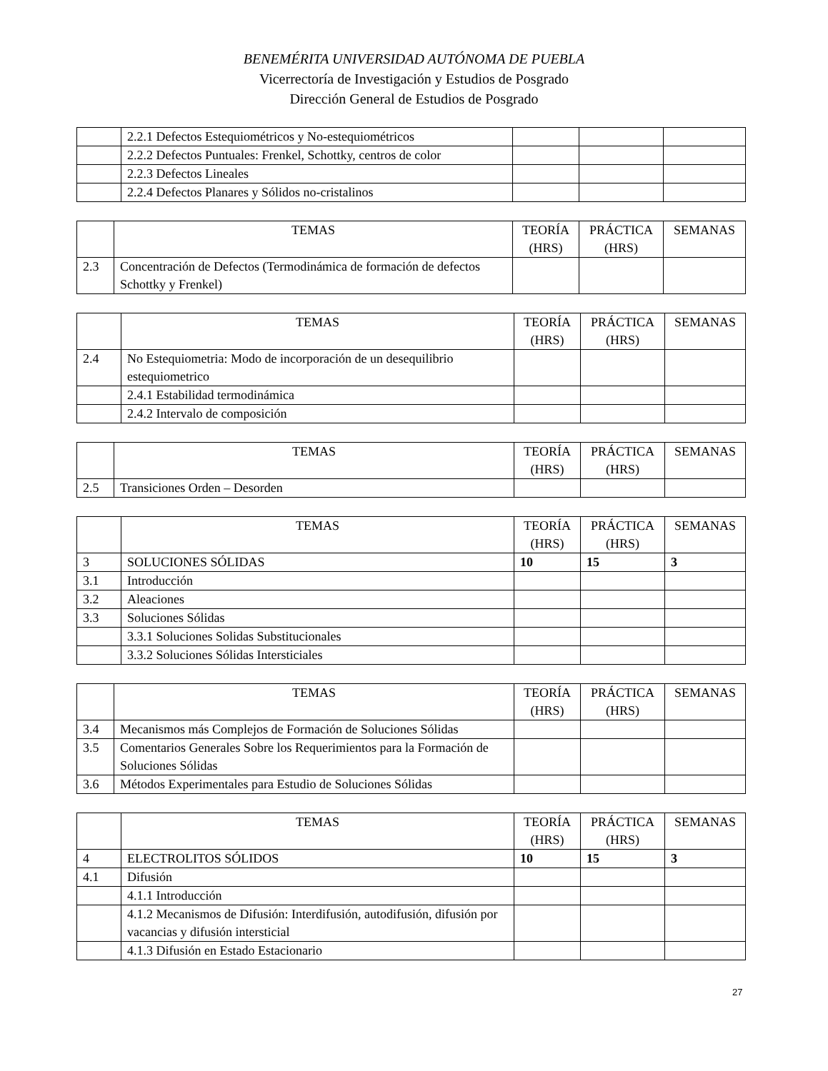BENEMÉRITA UNIVERSIDAD AUTÓNOMA DE PUEBLA
Vicerrectoría de Investigación y Estudios de Posgrado
Dirección General de Estudios de Posgrado
| | 2.2.1 Defectos Estequiométricos y No-estequiométricos | | | |
| | 2.2.2 Defectos Puntuales: Frenkel, Schottky, centros de color | | | |
| | 2.2.3 Defectos Lineales | | | |
| | 2.2.4 Defectos Planares y Sólidos no-cristalinos | | | |
| | TEMAS | TEORÍA (HRS) | PRÁCTICA (HRS) | SEMANAS |
| 2.3 | Concentración de Defectos (Termodinámica de formación de defectos Schottky y Frenkel) | | | |
| | TEMAS | TEORÍA (HRS) | PRÁCTICA (HRS) | SEMANAS |
| 2.4 | No Estequiometria: Modo de incorporación de un desequilibrio estequiometrico | | | |
| | 2.4.1 Estabilidad termodinámica | | | |
| | 2.4.2 Intervalo de composición | | | |
| | TEMAS | TEORÍA (HRS) | PRÁCTICA (HRS) | SEMANAS |
| 2.5 | Transiciones Orden – Desorden | | | |
| | TEMAS | TEORÍA (HRS) | PRÁCTICA (HRS) | SEMANAS |
| 3 | SOLUCIONES SÓLIDAS | 10 | 15 | 3 |
| 3.1 | Introducción | | | |
| 3.2 | Aleaciones | | | |
| 3.3 | Soluciones Sólidas | | | |
| | 3.3.1 Soluciones Solidas Substitucionales | | | |
| | 3.3.2 Soluciones Sólidas Intersticiales | | | |
| | TEMAS | TEORÍA (HRS) | PRÁCTICA (HRS) | SEMANAS |
| 3.4 | Mecanismos más Complejos de Formación de Soluciones Sólidas | | | |
| 3.5 | Comentarios Generales Sobre los Requerimientos para la Formación de Soluciones Sólidas | | | |
| 3.6 | Métodos Experimentales para Estudio de Soluciones Sólidas | | | |
| | TEMAS | TEORÍA (HRS) | PRÁCTICA (HRS) | SEMANAS |
| 4 | ELECTROLITOS SÓLIDOS | 10 | 15 | 3 |
| 4.1 | Difusión | | | |
| | 4.1.1 Introducción | | | |
| | 4.1.2 Mecanismos de Difusión: Interdifusión, autodifusión, difusión por vacancias y difusión intersticial | | | |
| | 4.1.3 Difusión en Estado Estacionario | | | |
27